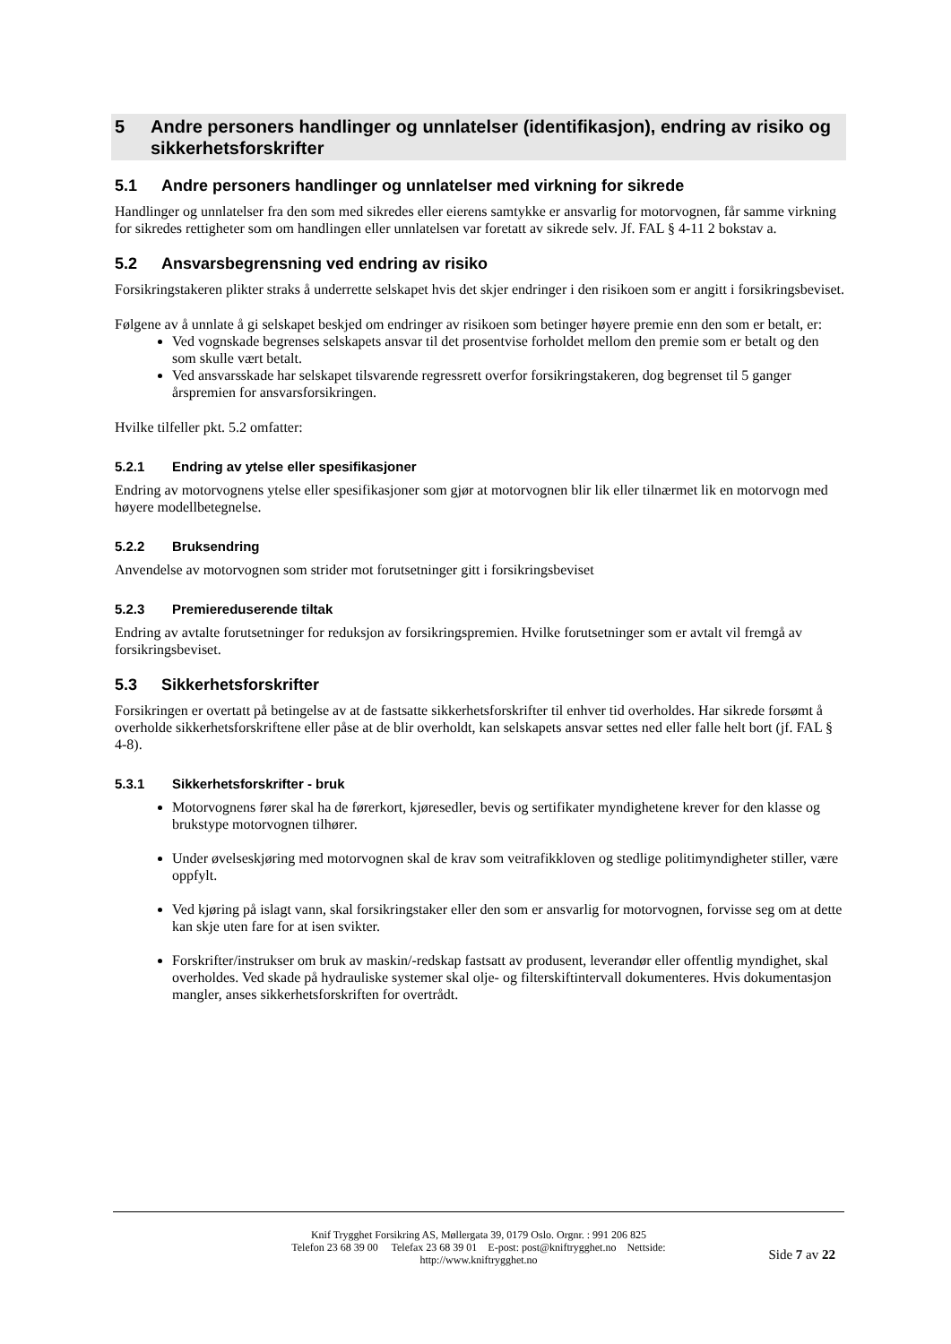5 Andre personers handlinger og unnlatelser (identifikasjon), endring av risiko og sikkerhetsforskrifter
5.1 Andre personers handlinger og unnlatelser med virkning for sikrede
Handlinger og unnlatelser fra den som med sikredes eller eierens samtykke er ansvarlig for motorvognen, får samme virkning for sikredes rettigheter som om handlingen eller unnlatelsen var foretatt av sikrede selv. Jf. FAL § 4-11 2 bokstav a.
5.2 Ansvarsbegrensning ved endring av risiko
Forsikringstakeren plikter straks å underrette selskapet hvis det skjer endringer i den risikoen som er angitt i forsikringsbeviset.
Følgene av å unnlate å gi selskapet beskjed om endringer av risikoen som betinger høyere premie enn den som er betalt, er:
Ved vognskade begrenses selskapets ansvar til det prosentvise forholdet mellom den premie som er betalt og den som skulle vært betalt.
Ved ansvarsskade har selskapet tilsvarende regressrett overfor forsikringstakeren, dog begrenset til 5 ganger årspremien for ansvarsforsikringen.
Hvilke tilfeller pkt. 5.2 omfatter:
5.2.1 Endring av ytelse eller spesifikasjoner
Endring av motorvognens ytelse eller spesifikasjoner som gjør at motorvognen blir lik eller tilnærmet lik en motorvogn med høyere modellbetegnelse.
5.2.2 Bruksendring
Anvendelse av motorvognen som strider mot forutsetninger gitt i forsikringsbeviset
5.2.3 Premiereduserende tiltak
Endring av avtalte forutsetninger for reduksjon av forsikringspremien. Hvilke forutsetninger som er avtalt vil fremgå av forsikringsbeviset.
5.3 Sikkerhetsforskrifter
Forsikringen er overtatt på betingelse av at de fastsatte sikkerhetsforskrifter til enhver tid overholdes. Har sikrede forsømt å overholde sikkerhetsforskriftene eller påse at de blir overholdt, kan selskapets ansvar settes ned eller falle helt bort (jf. FAL § 4-8).
5.3.1 Sikkerhetsforskrifter - bruk
Motorvognens fører skal ha de førerkort, kjøresedler, bevis og sertifikater myndighetene krever for den klasse og brukstype motorvognen tilhører.
Under øvelseskjøring med motorvognen skal de krav som veitrafikkloven og stedlige politimyndigheter stiller, være oppfylt.
Ved kjøring på islagt vann, skal forsikringstaker eller den som er ansvarlig for motorvognen, forvisse seg om at dette kan skje uten fare for at isen svikter.
Forskrifter/instrukser om bruk av maskin/-redskap fastsatt av produsent, leverandør eller offentlig myndighet, skal overholdes. Ved skade på hydrauliske systemer skal olje- og filterskiftintervall dokumenteres. Hvis dokumentasjon mangler, anses sikkerhetsforskriften for overtrådt.
Knif Trygghet Forsikring AS, Møllergata 39, 0179 Oslo. Orgnr. : 991 206 825
Telefon 23 68 39 00 Telefax 23 68 39 01 E-post: post@kniftrygghet.no Nettside:
http://www.kniftrygghet.no
Side 7 av 22